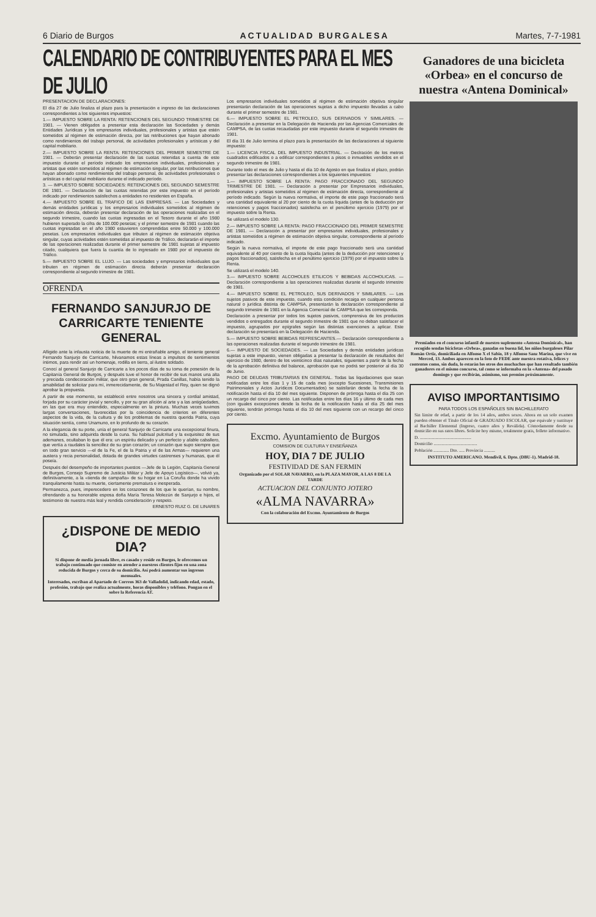6 Diario de Burgos ACTUALIDAD BURGALESA Martes, 7-7-1981
CALENDARIO DE CONTRIBUYENTES PARA EL MES DE JULIO
PRESENTACION DE DECLARACIONES:
El día 27 de Julio finaliza el plazo para la presentación e ingreso de las declaraciones correspondientes a los siguientes impuestos:
1.— IMPUESTO SOBRE LA RENTA: RETENCIONES DEL SEGUNDO TRIMESTRE DE 1981. — Vienen obligados a presentar esta declaración las Sociedades y demás Entidades Jurídicas y los empresarios individuales, profesionales y artistas que estén sometidos al régimen de estimación directa, por las retribuciones que hayan abonado como rendimientos del trabajo personal, de actividades profesionales y artísticas y del capital mobiliario.
2.— IMPUESTO SOBRE LA RENTA: RETENCIONES DEL PRIMER SEMESTRE DE 1981. — Deberán presentar declaración de las cuotas retenidas a cuenta de este impuesto durante el período indicado los empresarios individuales, profesionales y artistas que estén sometidos al régimen de estimación singular, por las retribuciones que hayan abonado como rendimientos del trabajo personal, de actividades profesionales o artísticas o del capital mobiliario durante el indicado período.
3. — IMPUESTO SOBRE SOCIEDADES: RETENCIONES DEL SEGUNDO SEMESTRE DE 1981. — Declaración de las cuotas retenidas por este impuesto en el período indicado por rendimientos satisfechos a entidades no residentes en España.
4.— IMPUESTO SOBRE EL TRAFICO DE LAS EMPRESAS. — Las Sociedades y demás entidades jurídicas y los empresarios individuales sometidos al régimen de estimación directa, deberán presentar declaración de las operaciones realizadas en el segundo trimestre, cuando las cuotas ingresadas en el Tesoro durante el año 1980 hubieren superado la cifra de 100.000 pesetas; y el primer semestre de 1981 cuando las cuotas ingresadas en el año 1980 estuvieren comprendidas entre 50.000 y 100.000 pesetas. Los empresarios individuales que tributen al régimen de estimación objetiva singular, cuyas actividades estén sometidas al impuesto de Tráfico, declararán el importe de las operaciones realizadas durante el primer semestre de 1981 sujetas al impuesto citado, cualquiera que fuera la cuantía de lo ingresado en 1980 por el impuesto de Tráfico.
5.— IMPUESTO SOBRE EL LUJO. — Las sociedades y empresarios individuales que tributen en régimen de estimación directa deberán presentar declaración correspondiente al segundo trimestre de 1981.
OFRENDA
FERNANDO SANJURJO DE CARRICARTE TENIENTE GENERAL
Afligido ante la infausta noticia de la muerte de mi entrañable amigo, el teniente general Fernando Sanjurjo de Carricarte, hilvanamos estas líneas a impulsos de sentimientos íntimos, para rendir así un homenaje, rodilla en tierra, al ilustre soldado.
Conocí al general Sanjurjo de Carricarte a los pocos días de su toma de posesión de la Capitanía General de Burgos, y después tuve el honor de recibir de sus manos una alta y preciada condecoración militar, que otro gran general, Prada Canillas, había tenido la amabilidad de solicitar para mí, inmerecidamente, de Su Majestad el Rey, quien se dignó aprobar la propuesta.
A partir de ese momento, se estableció entre nosotros una sincera y cordial amistad, forjada por su carácter jovial y sencillo, y por su gran afición al arte y a las antigüedades, en las que era muy entendido, especialmente en la pintura. Muchas veces tuvimos largas conversaciones, favorecidas por la coincidencia de criterios en diferentes aspectos de la vida, de la cultura y de los problemas de nuestra querida Patria, cuya situación sentía, como Unamuno, en lo profundo de su corazón.
A la elegancia de su porte, unía el general Sanjurjo de Carricarte una excepcional finura, no simulada, sino adquirida desde la cuna. Su habitual pulcritud y la exquisitez de sus ademanes, ocultaban lo que él era: un espíritu delicado y un perfecto y afable caballero, que vertía a raudales la sencillez de su gran corazón; un corazón que supo siempre que en todo gran servicio —el de la Fe, el de la Patria y el de las Armas— requieren una austera y recia personalidad, dotada de grandes virtudes castrenses y humanas, que él poseía.
Después del desempeño de importantes puestos —Jefe de la Legión, Capitanía General de Burgos, Consejo Supremo de Justicia Militar y Jefe de Apoyo Logístico—, volvió ya, definitivamente, a la «tienda de campaña» de su hogar en La Coruña donde ha vivido tranquilamente hasta su muerte, ciertamente prematura e inesperada.
Permanezca, pues, imperecedero en los corazones de los que le querían, su nombre, ofrendando a su honorable esposa doña María Teresa Molezún de Sanjurjo e hijos, el testimonio de nuestra más leal y rendida consideración y respeto.
ERNESTO RUIZ G. DE LINARES
¿DISPONE DE MEDIO DIA?
Si dispone de media jornada libre, es casado y reside en Burgos, le ofrecemos un trabajo continuado que consiste en atender a nuestros clientes fijos en una zona reducida de Burgos y cerca de su domicilio. Así podrá aumentar sus ingresos mensuales.
Interesados, escriban al Apartado de Correos 363 de Valladolid, indicando edad, estado, profesión, trabajo que realiza actualmente, horas disponibles y teléfono. Pongan en el sobre la Referencia AT.
Los empresarios individuales sometidos al régimen de estimación objetiva singular presentarán declaración de las operaciones sujetas a dicho impuesto llevadas a cabo durante el primer semestre de 1981.
6.— IMPUESTO SOBRE EL PETROLEO, SUS DERIVADOS Y SIMILARES. — Declaración a presentar en la Delegación de Hacienda por las Agencias Comerciales de CAMPSA, de las cuotas recaudadas por este impuesto durante el segundo trimestre de 1981.
El día 31 de Julio termina el plazo para la presentación de las declaraciones al siguiente impuesto:
1.— LICENCIA FISCAL DEL IMPUESTO INDUSTRIAL. — Declración de los metros cuadrados edificados o a edificar correspondientes a pisos o inmuebles vendidos en el segundo trimestre de 1981.
Durante todo el mes de Julio y hasta el día 10 de Agosto en que finaliza el plazo, podrán presentar las declaraciones correspondientes a los siguientes impuestos:
1.— IMPUESTO SOBRE LA RENTA: PAGO FRACCIONADO DEL SEGUNDO TRIMESTRE DE 1981. — Declaración a presentar por Empresarios individuales, profesionales y artistas sometidos al régimen de estimación directa, correspondiente al período indicado. Según la nueva normativa, el importe de este pago fraccionado será una cantidad equivalente al 20 por ciento de la cuota líquida (antes de la deducción por retenciones y pagos fraccionados) satisfecha en el penúltimo ejercicio (1979) por el impuesto sobre la Renta.
Se utilizará el modelo 130.
2.— IMPUESTO SOBRE LA RENTA: PAGO FRACCIONADO DEL PRIMER SEMESTRE DE 1981. — Declaración a presentar por empresarios individuales, profesionales y artistas sometidos a régimen de estimación objetiva singular, correspondiente al período indicado.
Según la nueva normativa, el importe de este pago fraccionado será una cantidad equivalente al 40 por ciento de la cuota líquida (antes de la deducción por retenciones y pagos fraccionados), satisfecha en el penúltimo ejercicio (1979) por el impuesto sobre la Renta.
Se utilizará el modelo 140.
3.— IMPUESTO SOBRE ALCOHOLES ETILICOS Y BEBIDAS ALCOHOLICAS. — Declaración correspondiente a las operaciones realizadas durante el segundo trimestre de 1981.
4.— IMPUESTO SOBRE EL PETROLEO, SUS DERIVADOS Y SIMILARES. — Los sujetos pasivos de este impuesto, cuando esta condición recaiga en cualquier persona natural o jurídica distinta de CAMPSA, presentarán la declaración correspondiente al segundo trimestre de 1981 en la Agencia Comercial de CAMPSA que les corresponda.
Declaración a presentar por todos los sujetos pasivos, comprensiva de los productos vendidos o entregados durante el segundo trimestre de 1981 que no deban satisfacer el impuesto, agrupados por epígrafes según las distintas exenciones a aplicar. Este declaración se presentará en la Delegación de Hacienda.
5.— IMPUESTO SOBRE BEBIDAS REFRESCANTES.— Declaración correspondiente a las operaciones realizadas durante el segundo trimestre de 1981.
6.— IMPUESTO DE SOCIEDADES. — Las Sociedades y demás entidades jurídicas sujetas a este impuesto, vienen obligadas a presentar la declaración de resultados del ejercicio de 1980, dentro de los veinticinco días naturales, siguientes a partir de la fecha de la aprobación definitiva del balance, aprobación que no podrá ser posterior al día 30 de Junio.
PAGO DE DEUDAS TRIBUTARIAS EN GENERAL. Todas las liquidaciones que sean notificadas entre los días 1 y 15 de cada mes (excepto Sucesiones, Transmisiones Patrimoniales y Actos Jurídicos Documentados) se satisfarán desde la fecha de la notificación hasta el día 10 del mes siguiente. Disponen de prórroga hasta el día 25 con un recargo del cinco por ciento. Las notificadas entre los días 16 y último de cada mes (con iguales excepciones desde la fecha de la notificación hasta el día 25 del mes siguiente, tendrán prórroga hasta el día 10 del mes siguiente con un recargo del cinco por ciento.
Excmo. Ayuntamiento de Burgos
COMISION DE CULTURA Y ENSEÑANZA
HOY, DIA 7 DE JULIO
FESTIVIDAD DE SAN FERMIN
Organizado por el SOLAR NAVARRO, en la PLAZA MAYOR, A LAS 8 DE LA TARDE
ACTUACION DEL CONJUNTO JOTERO
«ALMA NAVARRA»
Con la colaboración del Excmo. Ayuntamiento de Burgos
Ganadores de una bicicleta «Orbea» en el concurso de nuestra «Antena Dominical»
Premiados en el concurso infantil de nuestro suplemento «Antena Dominical», han recogido sendas bicicletas «Orbea», ganadas en buena lid, los niños burgaleses Pilar Román Ortiz, domiciliada en Alfonso X el Sabio, 18 y Alfonso Sanz Marina, que vive en Merced, 13. Ambos aparecen en la foto de FEDE ante nuestra rotativa, felices y contentos como, sin duda, lo estarán los otros dos muchachos que han resultado también ganadores en el mismo concurso, tal como se informaba en la «Antena» del pasado domingo y que recibirán, asimismo, sus premios próximamente.
AVISO IMPORTANTISIMO
PARA TODOS LOS ESPAÑOLES SIN BACHILLERATO
Sin límite de edad, a partir de los 14 años, ambos sexos. Ahora en un solo examen pueden obtener el Título Oficial de GRADUADO ESCOLAR, que equivale y sustituye al Bachiller Elemental (Ingreso, cuatro años y Reválida). Cómodamente desde su domicilio en sus ratos libres. Solicite hoy mismo, totalmente gratis, folleto informativo.
D. ..............................................
Domicilio .......................................
Población .............. Dto. ..... Provincia ..........
INSTITUTO AMERICANO. Mendivil, 6. Dpto. (DBU-1). Madrid-18.